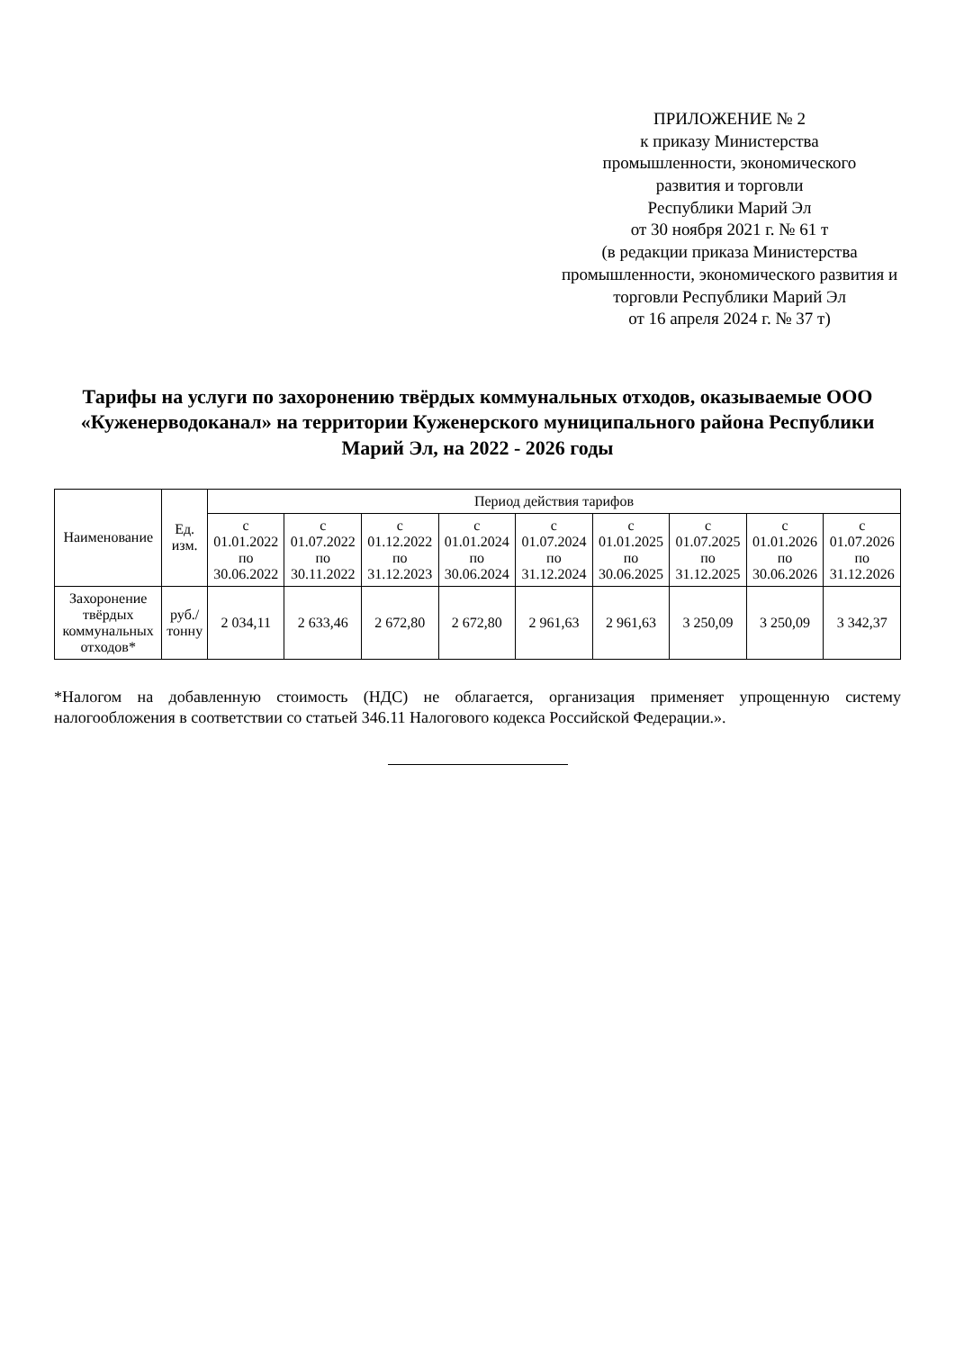ПРИЛОЖЕНИЕ № 2
к приказу Министерства
промышленности, экономического
развития и торговли
Республики Марий Эл
от 30 ноября 2021 г. № 61 т
(в редакции приказа Министерства
промышленности, экономического развития и
торговли Республики Марий Эл
от 16 апреля 2024 г. № 37 т)
Тарифы на услуги по захоронению твёрдых коммунальных отходов, оказываемые ООО «Куженерводоканал» на территории Куженерского муниципального района Республики Марий Эл, на 2022 - 2026 годы
| Наименование | Ед. изм. | Период действия тарифов | | | | | | | | |
| --- | --- | --- | --- | --- | --- | --- | --- | --- | --- | --- |
| | | с 01.01.2022 по 30.06.2022 | с 01.07.2022 по 30.11.2022 | с 01.12.2022 по 31.12.2023 | с 01.01.2024 по 30.06.2024 | с 01.07.2024 по 31.12.2024 | с 01.01.2025 по 30.06.2025 | с 01.07.2025 по 31.12.2025 | с 01.01.2026 по 30.06.2026 | с 01.07.2026 по 31.12.2026 |
| Захоронение твёрдых коммунальных отходов* | руб./ тонну | 2 034,11 | 2 633,46 | 2 672,80 | 2 672,80 | 2 961,63 | 2 961,63 | 3 250,09 | 3 250,09 | 3 342,37 |
*Налогом на добавленную стоимость (НДС) не облагается, организация применяет упрощенную систему налогообложения в соответствии со статьей 346.11 Налогового кодекса Российской Федерации.».